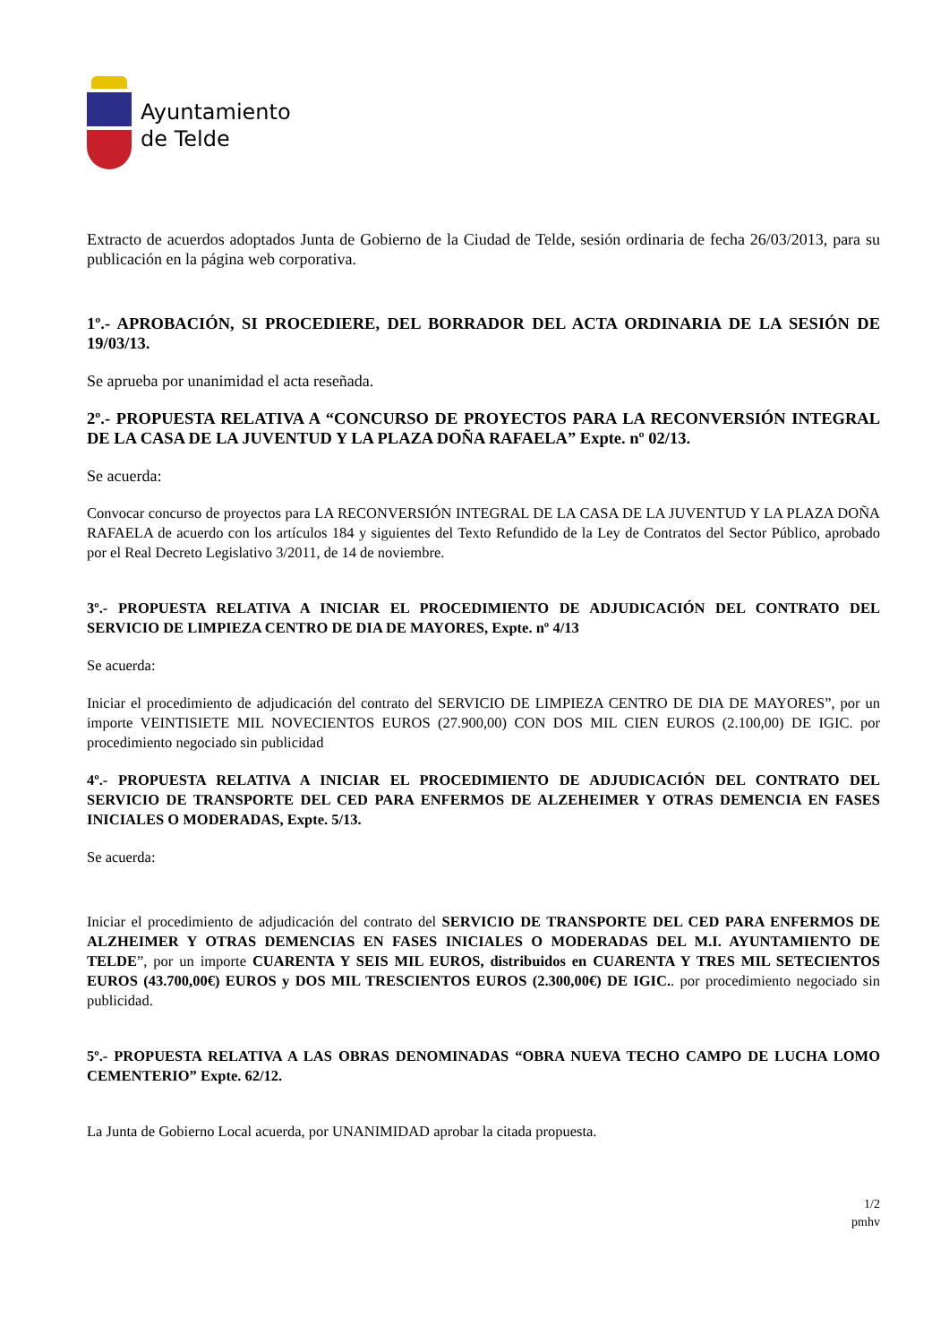Ayuntamiento
de Telde
Extracto de acuerdos adoptados Junta de Gobierno de la Ciudad de Telde, sesión ordinaria de fecha 26/03/2013, para su publicación en la página web corporativa.
1º.- APROBACIÓN, SI PROCEDIERE, DEL BORRADOR DEL ACTA ORDINARIA DE LA SESIÓN DE 19/03/13.
Se aprueba por unanimidad el acta reseñada.
2º.- PROPUESTA RELATIVA A “CONCURSO DE PROYECTOS PARA LA RECONVERSIÓN INTEGRAL DE LA CASA DE LA JUVENTUD Y LA PLAZA DOÑA RAFAELA” Expte. nº 02/13.
Se acuerda:
Convocar concurso de proyectos para LA RECONVERSIÓN INTEGRAL DE LA CASA DE LA JUVENTUD Y LA PLAZA DOÑA RAFAELA de acuerdo con los artículos 184 y siguientes del Texto Refundido de la Ley de Contratos del Sector Público, aprobado por el Real Decreto Legislativo 3/2011, de 14 de noviembre.
3º.- PROPUESTA RELATIVA A INICIAR EL PROCEDIMIENTO DE ADJUDICACIÓN DEL CONTRATO DEL SERVICIO DE LIMPIEZA CENTRO DE DIA DE MAYORES, Expte. nº 4/13
Se acuerda:
Iniciar el procedimiento de adjudicación del contrato del SERVICIO DE LIMPIEZA CENTRO DE DIA DE MAYORES”, por un importe VEINTISIETE MIL NOVECIENTOS EUROS (27.900,00) CON DOS MIL CIEN EUROS (2.100,00) DE IGIC. por procedimiento negociado sin publicidad
4º.- PROPUESTA RELATIVA A INICIAR EL PROCEDIMIENTO DE ADJUDICACIÓN DEL CONTRATO DEL SERVICIO DE TRANSPORTE DEL CED PARA ENFERMOS DE ALZEHEIMER Y OTRAS DEMENCIA EN FASES INICIALES O MODERADAS, Expte. 5/13.
Se acuerda:
Iniciar el procedimiento de adjudicación del contrato del SERVICIO DE TRANSPORTE DEL CED PARA ENFERMOS DE ALZHEIMER Y OTRAS DEMENCIAS EN FASES INICIALES O MODERADAS DEL M.I. AYUNTAMIENTO DE TELDE”, por un importe CUARENTA Y SEIS MIL EUROS, distribuidos en CUARENTA Y TRES MIL SETECIENTOS EUROS (43.700,00€) EUROS y DOS MIL TRESCIENTOS EUROS (2.300,00€) DE IGIC.. por procedimiento negociado sin publicidad.
5º.- PROPUESTA RELATIVA A LAS OBRAS DENOMINADAS “OBRA NUEVA TECHO CAMPO DE LUCHA LOMO CEMENTERIO” Expte. 62/12.
La Junta de Gobierno Local acuerda, por UNANIMIDAD aprobar la citada propuesta.
1/2
pmhv